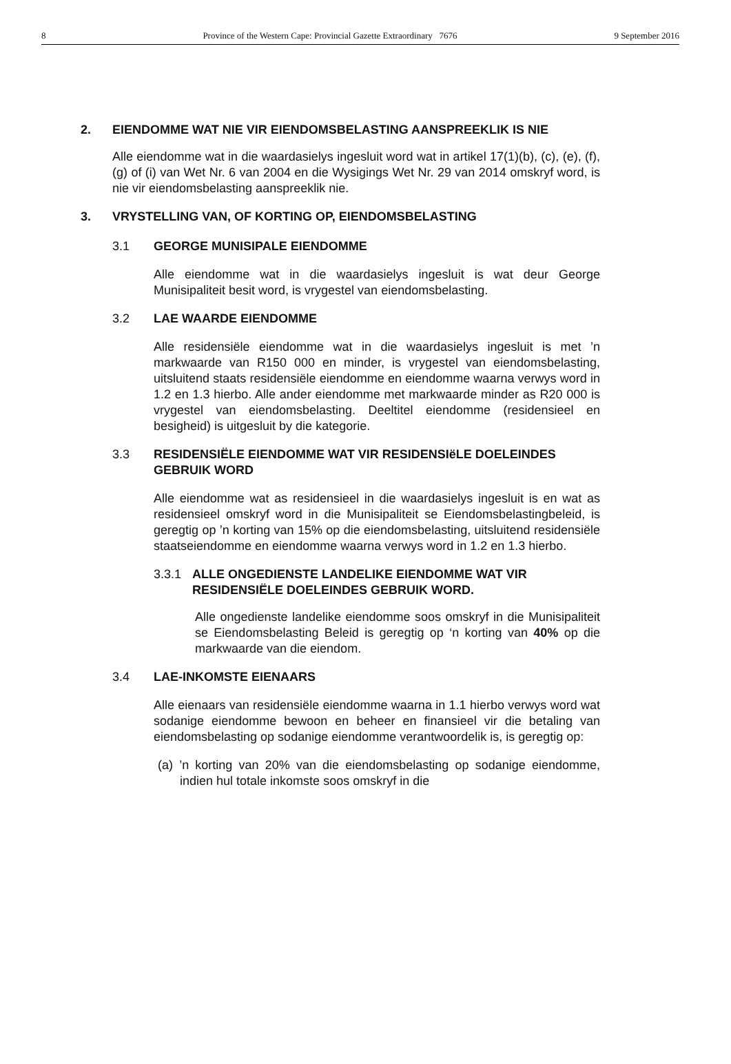8 Province of the Western Cape: Provincial Gazette Extraordinary 7676 9 September 2016
2. EIENDOMME WAT NIE VIR EIENDOMSBELASTING AANSPREEKLIK IS NIE
Alle eiendomme wat in die waardasielys ingesluit word wat in artikel 17(1)(b), (c), (e), (f), (g) of (i) van Wet Nr. 6 van 2004 en die Wysigings Wet Nr. 29 van 2014 omskryf word, is nie vir eiendomsbelasting aanspreeklik nie.
3. VRYSTELLING VAN, OF KORTING OP, EIENDOMSBELASTING
3.1 GEORGE MUNISIPALE EIENDOMME
Alle eiendomme wat in die waardasielys ingesluit is wat deur George Munisipaliteit besit word, is vrygestel van eiendomsbelasting.
3.2 LAE WAARDE EIENDOMME
Alle residensiële eiendomme wat in die waardasielys ingesluit is met ’n markwaarde van R150 000 en minder, is vrygestel van eiendoms­belasting, uitsluitend staats residensiële eiendomme en eiendomme waarna verwys word in 1.2 en 1.3 hierbo. Alle ander eiendomme met markwaarde minder as R20 000 is vrygestel van eiendomsbelasting. Deeltitel eiendomme (residensieel en besigheid) is uitgesluit by die kategorie.
3.3 RESIDENSIËLE EIENDOMME WAT VIR RESIDENSIëLE DOEL­EINDES GEBRUIK WORD
Alle eiendomme wat as residensieel in die waardasielys ingesluit is en wat as residensieel omskryf word in die Munisipaliteit se Eiendoms­belastingbeleid, is geregtig op ’n korting van 15% op die eiendomsbelasting, uitsluitend residensiële staatseiendomme en eiendomme waarna verwys word in 1.2 en 1.3 hierbo.
3.3.1 ALLE ONGEDIENSTE LANDELIKE EIENDOMME WAT VIR RESIDENSIËLE DOELEINDES GEBRUIK WORD.
Alle ongedienste landelike eiendomme soos omskryf in die Munisipaliteit se Eiendomsbelasting Beleid is geregtig op ‘n korting van 40% op die markwaarde van die eiendom.
3.4 LAE-INKOMSTE EIENAARS
Alle eienaars van residensiële eiendomme waarna in 1.1 hierbo verwys word wat sodanige eiendomme bewoon en beheer en finansieel vir die betaling van eiendomsbelasting op sodanige eiendomme verant­woordelik is, is geregtig op:
(a) ’n korting van 20% van die eiendomsbelasting op sodanige eiendomme, indien hul totale inkomste soos omskryf in die